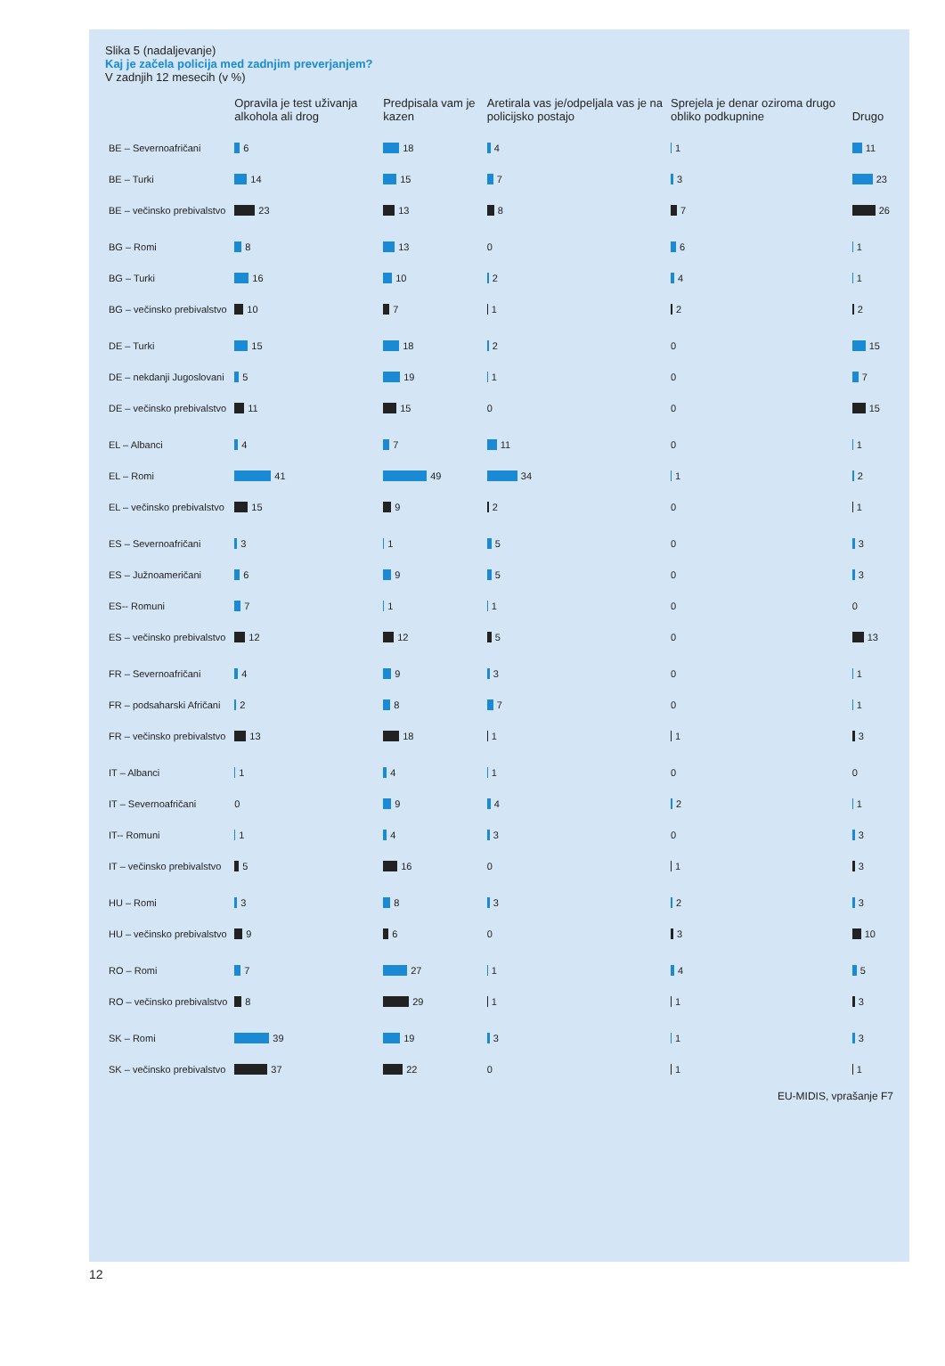Slika 5 (nadaljevanje)
Kaj je začela policija med zadnjim preverjanjem?
V zadnjih 12 mesecih (v %)
| | Opravila je test uživanja alkohola ali drog | Predpisala vam je kazen | Aretirala vas je/odpeljala vas je na policijsko postajo | Sprejela je denar oziroma drugo obliko podkupnine | Drugo |
| --- | --- | --- | --- | --- | --- |
| BE – Severnoafričani | 6 | 18 | 4 | 1 | 11 |
| BE – Turki | 14 | 15 | 7 | 3 | 23 |
| BE – večinsko prebivalstvo | 23 | 13 | 8 | 7 | 26 |
| BG – Romi | 8 | 13 | 0 | 6 | 1 |
| BG – Turki | 16 | 10 | 2 | 4 | 1 |
| BG – večinsko prebivalstvo | 10 | 7 | 1 | 2 | 2 |
| DE – Turki | 15 | 18 | 2 | 0 | 15 |
| DE – nekdanji Jugoslovani | 5 | 19 | 1 | 0 | 7 |
| DE – večinsko prebivalstvo | 11 | 15 | 0 | 0 | 15 |
| EL – Albanci | 4 | 7 | 11 | 0 | 1 |
| EL – Romi | 41 | 49 | 34 | 1 | 2 |
| EL – večinsko prebivalstvo | 15 | 9 | 2 | 0 | 1 |
| ES – Severnoafričani | 3 | 1 | 5 | 0 | 3 |
| ES – Južnoameričani | 6 | 9 | 5 | 0 | 3 |
| ES-- Romuni | 7 | 1 | 1 | 0 | 0 |
| ES – večinsko prebivalstvo | 12 | 12 | 5 | 0 | 13 |
| FR – Severnoafričani | 4 | 9 | 3 | 0 | 1 |
| FR – podsaharski Afričani | 2 | 8 | 7 | 0 | 1 |
| FR – večinsko prebivalstvo | 13 | 18 | 1 | 1 | 3 |
| IT – Albanci | 1 | 4 | 1 | 0 | 0 |
| IT – Severnoafričani | 0 | 9 | 4 | 2 | 1 |
| IT-- Romuni | 1 | 4 | 3 | 0 | 3 |
| IT – večinsko prebivalstvo | 5 | 16 | 0 | 1 | 3 |
| HU – Romi | 3 | 8 | 3 | 2 | 3 |
| HU – večinsko prebivalstvo | 9 | 6 | 0 | 3 | 10 |
| RO – Romi | 7 | 27 | 1 | 4 | 5 |
| RO – večinsko prebivalstvo | 8 | 29 | 1 | 1 | 3 |
| SK – Romi | 39 | 19 | 3 | 1 | 3 |
| SK – večinsko prebivalstvo | 37 | 22 | 0 | 1 | 1 |
EU-MIDIS, vprašanje F7
12